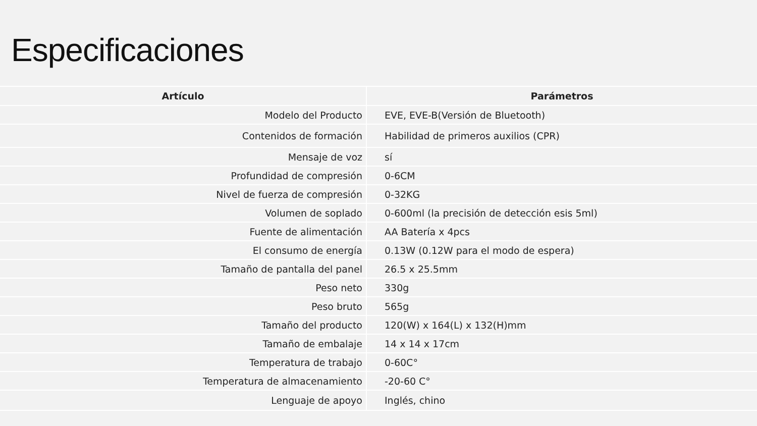Especificaciones
| Artículo | Parámetros |
| --- | --- |
| Modelo del Producto | EVE, EVE-B(Versión de Bluetooth) |
| Contenidos de formación | Habilidad de primeros auxilios (CPR) |
| Mensaje de voz | sí |
| Profundidad de compresión | 0-6CM |
| Nivel de fuerza de compresión | 0-32KG |
| Volumen de soplado | 0-600ml (la precisión de detección esis 5ml) |
| Fuente de alimentación | AA Batería x 4pcs |
| El consumo de energía | 0.13W (0.12W para el modo de espera) |
| Tamaño de pantalla del panel | 26.5 x 25.5mm |
| Peso neto | 330g |
| Peso bruto | 565g |
| Tamaño del producto | 120(W) x 164(L) x 132(H)mm |
| Tamaño de embalaje | 14 x 14 x 17cm |
| Temperatura de trabajo | 0-60C° |
| Temperatura de almacenamiento | -20-60 C° |
| Lenguaje de apoyo | Inglés, chino |